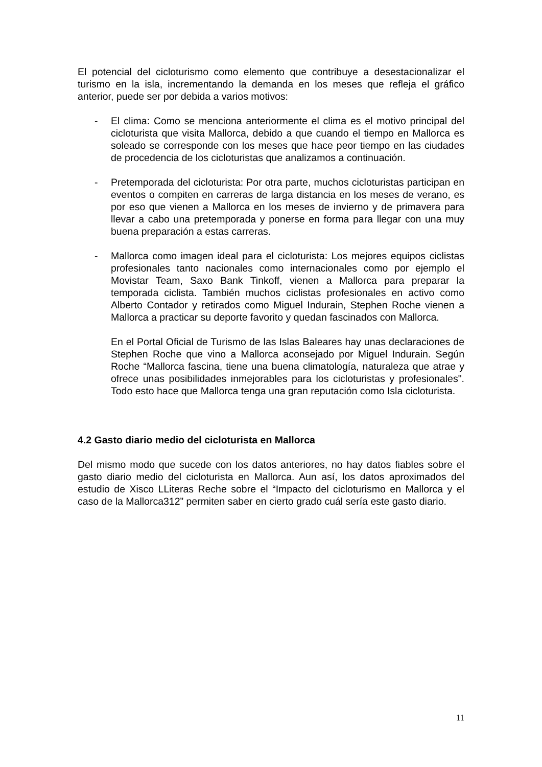El potencial del cicloturismo como elemento que contribuye a desestacionalizar el turismo en la isla, incrementando la demanda en los meses que refleja el gráfico anterior, puede ser por debida a varios motivos:
- El clima: Como se menciona anteriormente el clima es el motivo principal del cicloturista que visita Mallorca, debido a que cuando el tiempo en Mallorca es soleado se corresponde con los meses que hace peor tiempo en las ciudades de procedencia de los cicloturistas que analizamos a continuación.
- Pretemporada del cicloturista: Por otra parte, muchos cicloturistas participan en eventos o compiten en carreras de larga distancia en los meses de verano, es por eso que vienen a Mallorca en los meses de invierno y de primavera para llevar a cabo una pretemporada y ponerse en forma para llegar con una muy buena preparación a estas carreras.
- Mallorca como imagen ideal para el cicloturista: Los mejores equipos ciclistas profesionales tanto nacionales como internacionales como por ejemplo el Movistar Team, Saxo Bank Tinkoff, vienen a Mallorca para preparar la temporada ciclista. También muchos ciclistas profesionales en activo como Alberto Contador y retirados como Miguel Indurain, Stephen Roche vienen a Mallorca a practicar su deporte favorito y quedan fascinados con Mallorca.
En el Portal Oficial de Turismo de las Islas Baleares hay unas declaraciones de Stephen Roche que vino a Mallorca aconsejado por Miguel Indurain. Según Roche “Mallorca fascina, tiene una buena climatología, naturaleza que atrae y ofrece unas posibilidades inmejorables para los cicloturistas y profesionales". Todo esto hace que Mallorca tenga una gran reputación como Isla cicloturista.
4.2 Gasto diario medio del cicloturista en Mallorca
Del mismo modo que sucede con los datos anteriores, no hay datos fiables sobre el gasto diario medio del cicloturista en Mallorca. Aun así, los datos aproximados del estudio de Xisco LLiteras Reche sobre el “Impacto del cicloturismo en Mallorca y el caso de la Mallorca312” permiten saber en cierto grado cuál sería este gasto diario.
11